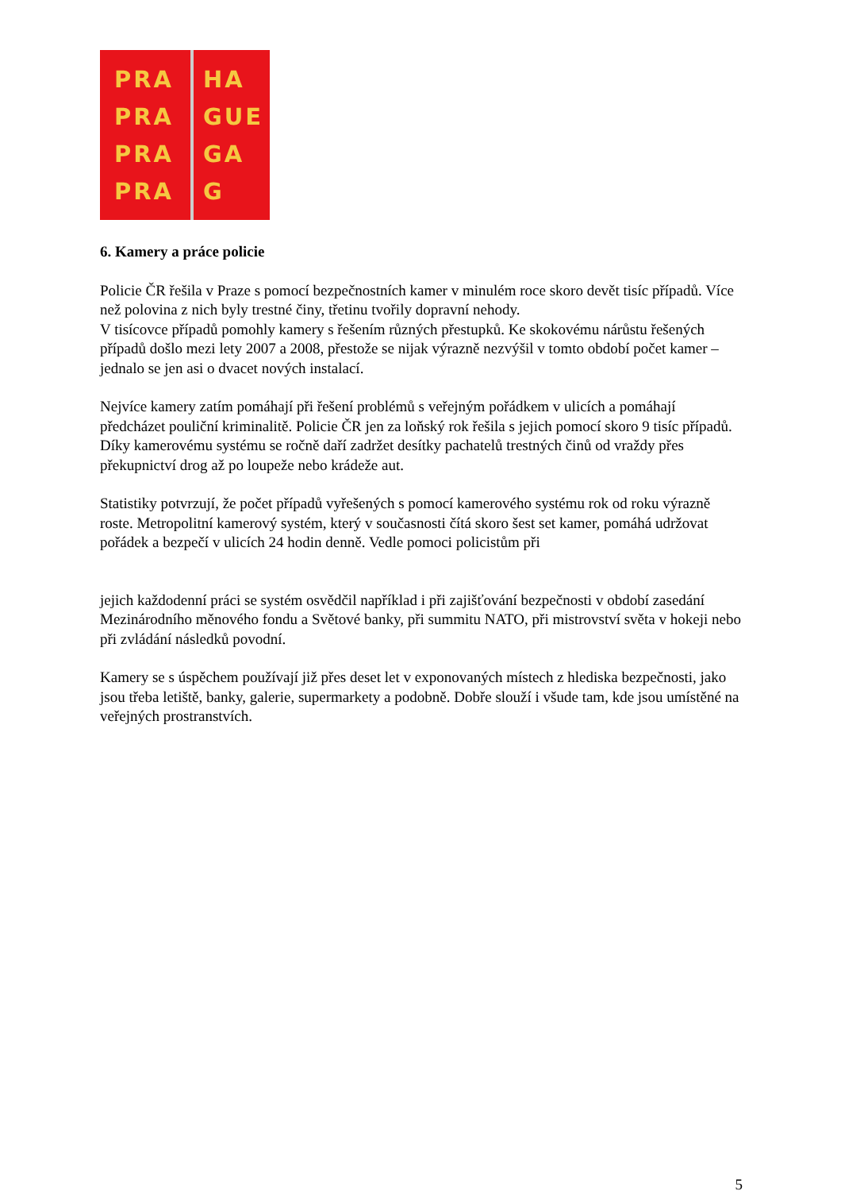PRA
PRA
PRA
PRA
HA
GUE
GA
G
6. Kamery a práce policie
Policie ČR řešila v Praze s pomocí bezpečnostních kamer v minulém roce skoro devět tisíc případů. Více než polovina z nich byly trestné činy, třetinu tvořily dopravní nehody.
V tisícovce případů pomohly kamery s řešením různých přestupků. Ke skokovému nárůstu řešených případů došlo mezi lety 2007 a 2008, přestože se nijak výrazně nezvýšil v tomto období počet kamer – jednalo se jen asi o dvacet nových instalací.
Nejvíce kamery zatím pomáhají při řešení problémů s veřejným pořádkem v ulicích a pomáhají předcházet pouliční kriminalitě. Policie ČR jen za loňský rok řešila s jejich pomocí skoro 9 tisíc případů. Díky kamerovému systému se ročně daří zadržet desítky pachatelů trestných činů od vraždy přes překupnictví drog až po loupeže nebo krádeže aut.
Statistiky potvrzují, že počet případů vyřešených s pomocí kamerového systému rok od roku výrazně roste. Metropolitní kamerový systém, který v současnosti čítá skoro šest set kamer, pomáhá udržovat pořádek a bezpečí v ulicích 24 hodin denně. Vedle pomoci policistům při
jejich každodenní práci se systém osvědčil například i při zajišťování bezpečnosti v období zasedání Mezinárodního měnového fondu a Světové banky, při summitu NATO, při mistrovství světa v hokeji nebo při zvládání následků povodní.
Kamery se s úspěchem používají již přes deset let v exponovaných místech z hlediska bezpečnosti, jako jsou třeba letiště, banky, galerie, supermarkety a podobně. Dobře slouží i všude tam, kde jsou umístěné na veřejných prostranstvích.
5